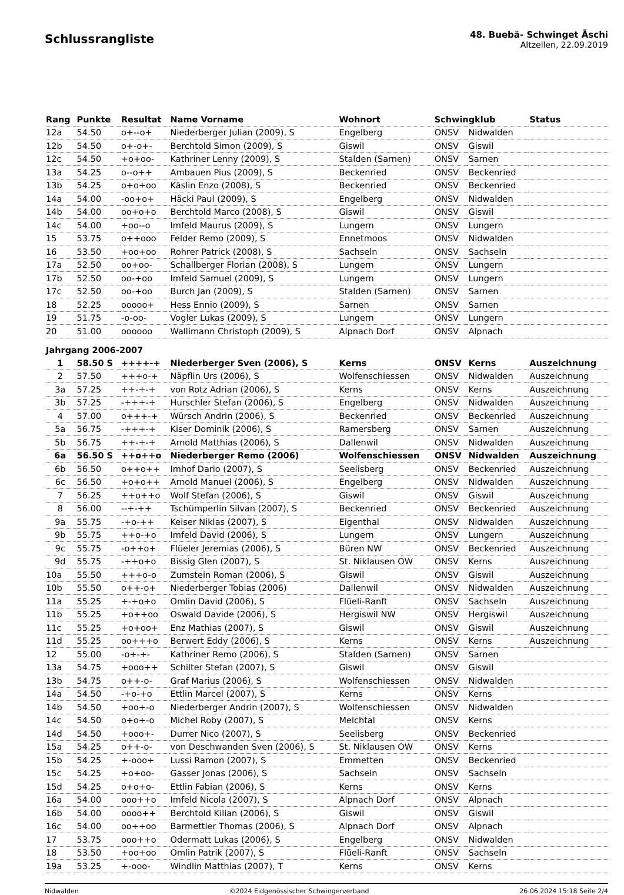Schlussrangliste
48. Buebä- Schwinget Äschi
Altzellen, 22.09.2019
| Rang | Punkte | Resultat | Name Vorname | Wohnort | Schwingklub | | Status |
| --- | --- | --- | --- | --- | --- | --- | --- |
| 12a | 54.50 | o+--o+ | Niederberger Julian (2009), S | Engelberg | ONSV | Nidwalden | |
| 12b | 54.50 | o+-o+- | Berchtold Simon (2009), S | Giswil | ONSV | Giswil | |
| 12c | 54.50 | +o+oo- | Kathriner Lenny (2009), S | Stalden (Sarnen) | ONSV | Sarnen | |
| 13a | 54.25 | o--o++ | Ambauen Pius (2009), S | Beckenried | ONSV | Beckenried | |
| 13b | 54.25 | o+o+oo | Käslin Enzo (2008), S | Beckenried | ONSV | Beckenried | |
| 14a | 54.00 | -oo+o+ | Häcki Paul (2009), S | Engelberg | ONSV | Nidwalden | |
| 14b | 54.00 | oo+o+o | Berchtold Marco (2008), S | Giswil | ONSV | Giswil | |
| 14c | 54.00 | +oo--o | Imfeld Maurus (2009), S | Lungern | ONSV | Lungern | |
| 15 | 53.75 | o++ooo | Felder Remo (2009), S | Ennetmoos | ONSV | Nidwalden | |
| 16 | 53.50 | +oo+oo | Rohrer Patrick (2008), S | Sachseln | ONSV | Sachseln | |
| 17a | 52.50 | oo+oo- | Schallberger Florian (2008), S | Lungern | ONSV | Lungern | |
| 17b | 52.50 | oo-+oo | Imfeld Samuel (2009), S | Lungern | ONSV | Lungern | |
| 17c | 52.50 | oo-+oo | Burch Jan (2009), S | Stalden (Sarnen) | ONSV | Sarnen | |
| 18 | 52.25 | ooooo+ | Hess Ennio (2009), S | Sarnen | ONSV | Sarnen | |
| 19 | 51.75 | -o-oo- | Vogler Lukas (2009), S | Lungern | ONSV | Lungern | |
| 20 | 51.00 | oooooo | Wallimann Christoph (2009), S | Alpnach Dorf | ONSV | Alpnach | |
| Jahrgang 2006-2007 | | | | | | | |
| 1 | 58.50 S | ++++-+ | Niederberger Sven (2006), S | Kerns | ONSV | Kerns | Auszeichnung |
| 2 | 57.50 | +++o-+ | Näpflin Urs (2006), S | Wolfenschiessen | ONSV | Nidwalden | Auszeichnung |
| 3a | 57.25 | ++-+-+ | von Rotz Adrian (2006), S | Kerns | ONSV | Kerns | Auszeichnung |
| 3b | 57.25 | -+++-+ | Hurschler Stefan (2006), S | Engelberg | ONSV | Nidwalden | Auszeichnung |
| 4 | 57.00 | o+++-+ | Würsch Andrin (2006), S | Beckenried | ONSV | Beckenried | Auszeichnung |
| 5a | 56.75 | -+++-+ | Kiser Dominik (2006), S | Ramersberg | ONSV | Sarnen | Auszeichnung |
| 5b | 56.75 | ++-+-+ | Arnold Matthias (2006), S | Dallenwil | ONSV | Nidwalden | Auszeichnung |
| 6a | 56.50 S | ++o++o | Niederberger Remo (2006) | Wolfenschiessen | ONSV | Nidwalden | Auszeichnung |
| 6b | 56.50 | o++o++ | Imhof Dario (2007), S | Seelisberg | ONSV | Beckenried | Auszeichnung |
| 6c | 56.50 | +o+o++ | Arnold Manuel (2006), S | Engelberg | ONSV | Nidwalden | Auszeichnung |
| 7 | 56.25 | ++o++o | Wolf Stefan (2006), S | Giswil | ONSV | Giswil | Auszeichnung |
| 8 | 56.00 | --+-++ | Tschümperlin Silvan (2007), S | Beckenried | ONSV | Beckenried | Auszeichnung |
| 9a | 55.75 | -+o-++ | Keiser Niklas (2007), S | Eigenthal | ONSV | Nidwalden | Auszeichnung |
| 9b | 55.75 | ++o-+o | Imfeld David (2006), S | Lungern | ONSV | Lungern | Auszeichnung |
| 9c | 55.75 | -o++o+ | Flüeler Jeremias (2006), S | Büren NW | ONSV | Beckenried | Auszeichnung |
| 9d | 55.75 | -++o+o | Bissig Glen (2007), S | St. Niklausen OW | ONSV | Kerns | Auszeichnung |
| 10a | 55.50 | +++o-o | Zumstein Roman (2006), S | Giswil | ONSV | Giswil | Auszeichnung |
| 10b | 55.50 | o++-o+ | Niederberger Tobias (2006) | Dallenwil | ONSV | Nidwalden | Auszeichnung |
| 11a | 55.25 | +-+o+o | Omlin David (2006), S | Flüeli-Ranft | ONSV | Sachseln | Auszeichnung |
| 11b | 55.25 | +o++oo | Oswald Davide (2006), S | Hergiswil NW | ONSV | Hergiswil | Auszeichnung |
| 11c | 55.25 | +o+oo+ | Enz Mathias (2007), S | Giswil | ONSV | Giswil | Auszeichnung |
| 11d | 55.25 | oo+++o | Berwert Eddy (2006), S | Kerns | ONSV | Kerns | Auszeichnung |
| 12 | 55.00 | -o+-+- | Kathriner Remo (2006), S | Stalden (Sarnen) | ONSV | Sarnen | |
| 13a | 54.75 | +ooo++ | Schilter Stefan (2007), S | Giswil | ONSV | Giswil | |
| 13b | 54.75 | o++-o- | Graf Marius (2006), S | Wolfenschiessen | ONSV | Nidwalden | |
| 14a | 54.50 | -+o-+o | Ettlin Marcel (2007), S | Kerns | ONSV | Kerns | |
| 14b | 54.50 | +oo+-o | Niederberger Andrin (2007), S | Wolfenschiessen | ONSV | Nidwalden | |
| 14c | 54.50 | o+o+-o | Michel Roby (2007), S | Melchtal | ONSV | Kerns | |
| 14d | 54.50 | +ooo+- | Durrer Nico (2007), S | Seelisberg | ONSV | Beckenried | |
| 15a | 54.25 | o++-o- | von Deschwanden Sven (2006), S | St. Niklausen OW | ONSV | Kerns | |
| 15b | 54.25 | +-ooo+ | Lussi Ramon (2007), S | Emmetten | ONSV | Beckenried | |
| 15c | 54.25 | +o+oo- | Gasser Jonas (2006), S | Sachseln | ONSV | Sachseln | |
| 15d | 54.25 | o+o+o- | Ettlin Fabian (2006), S | Kerns | ONSV | Kerns | |
| 16a | 54.00 | ooo++o | Imfeld Nicola (2007), S | Alpnach Dorf | ONSV | Alpnach | |
| 16b | 54.00 | oooo++ | Berchtold Kilian (2006), S | Giswil | ONSV | Giswil | |
| 16c | 54.00 | oo++oo | Barmettler Thomas (2006), S | Alpnach Dorf | ONSV | Alpnach | |
| 17 | 53.75 | ooo++o | Odermatt Lukas (2006), S | Engelberg | ONSV | Nidwalden | |
| 18 | 53.50 | +oo+oo | Omlin Patrik (2007), S | Flüeli-Ranft | ONSV | Sachseln | |
| 19a | 53.25 | +-ooo- | Windlin Matthias (2007), T | Kerns | ONSV | Kerns | |
Nidwalden ©2024 Eidgenössischer Schwingerverband 26.06.2024 15:18 Seite 2/4